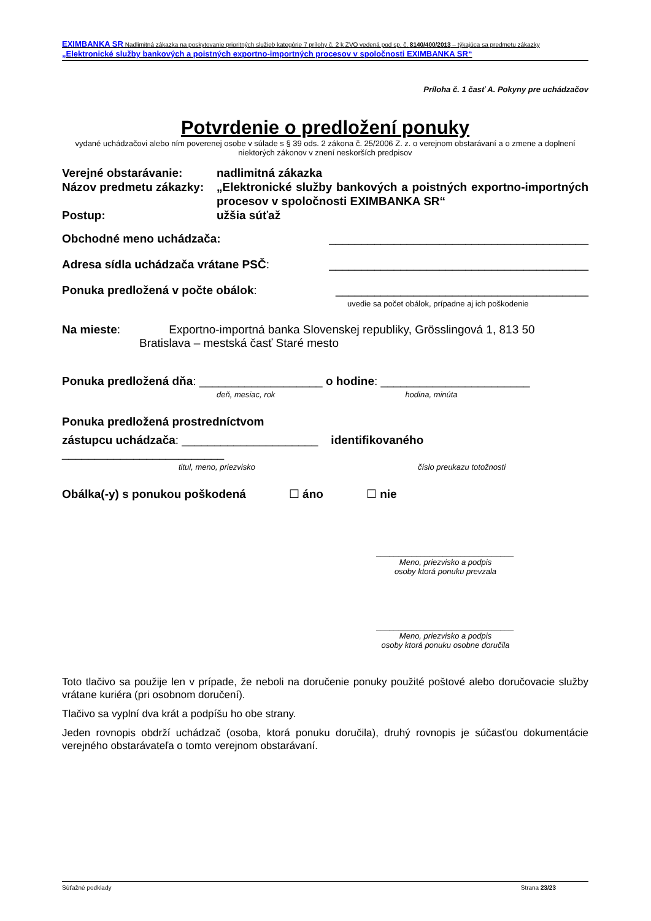EXIMBANKA SR Nadlimitná zákazka na poskytovanie prioritných služieb kategórie 7 prílohy č. 2 k ZVO vedená pod sp. č. 8140/400/2013 – týkajúca sa predmetu zákazky „Elektronické služby bankových a poistných exportno-importných procesov v spoločnosti EXIMBANKA SR“
Príloha č. 1 časť A. Pokyny pre uchádzačov
Potvrdenie o predložení ponuky
vydané uchádzačovi alebo ním poverenej osobe v súlade s § 39 ods. 2 zákona č. 25/2006 Z. z. o verejnom obstarávaní a o zmene a doplnení niektorých zákonov v znení neskorších predpisov
Verejné obstarávanie: nadlimitná zákazka
Názov predmetu zákazky: „Elektronické služby bankových a poistných exportno-importných procesov v spoločnosti EXIMBANKA SR“
Postup: užšia súťaž
Obchodné meno uchádzača: ________________________________________
Adresa sídla uchádzača vrátane PSČ: ________________________________________
Ponuka predložená v počte obálok: _______________________________________
uvedie sa počet obálok, prípadne aj ich poškodenie
Na mieste: Exportno-importná banka Slovenskej republiky, Grösslingová 1, 813 50
Bratislava – mestská časť Staré mesto
Ponuka predložená dňa: ___________________ o hodine: _______________________
deň, mesiac, rok hodina, minúta
Ponuka predložená prostredníctvom
zástupcu uchádzača: _____________________ identifikovaného
_________________________
titul, meno, priezvisko číslo preukazu totožnosti
Obálka(-y) s ponukou poškodená ☐ áno ☐ nie
_______________________________
Meno, priezvisko a podpis
osoby ktorá ponuku prevzala
_______________________________
Meno, priezvisko a podpis
osoby ktorá ponuku osobne doručila
Toto tlačivo sa použije len v prípade, že neboli na doručenie ponuky použité poštové alebo doručovacie služby vrátane kuriéra (pri osobnom doručení).
Tlačivo sa vyplní dva krát a podpíšu ho obe strany.
Jeden rovnopis obdrží uchádzač (osoba, ktorá ponuku doručila), druhý rovnopis je súčasťou dokumentácie verejného obstarávateľa o tomto verejnom obstarávaní.
Súťažné podklady Strana 23/23